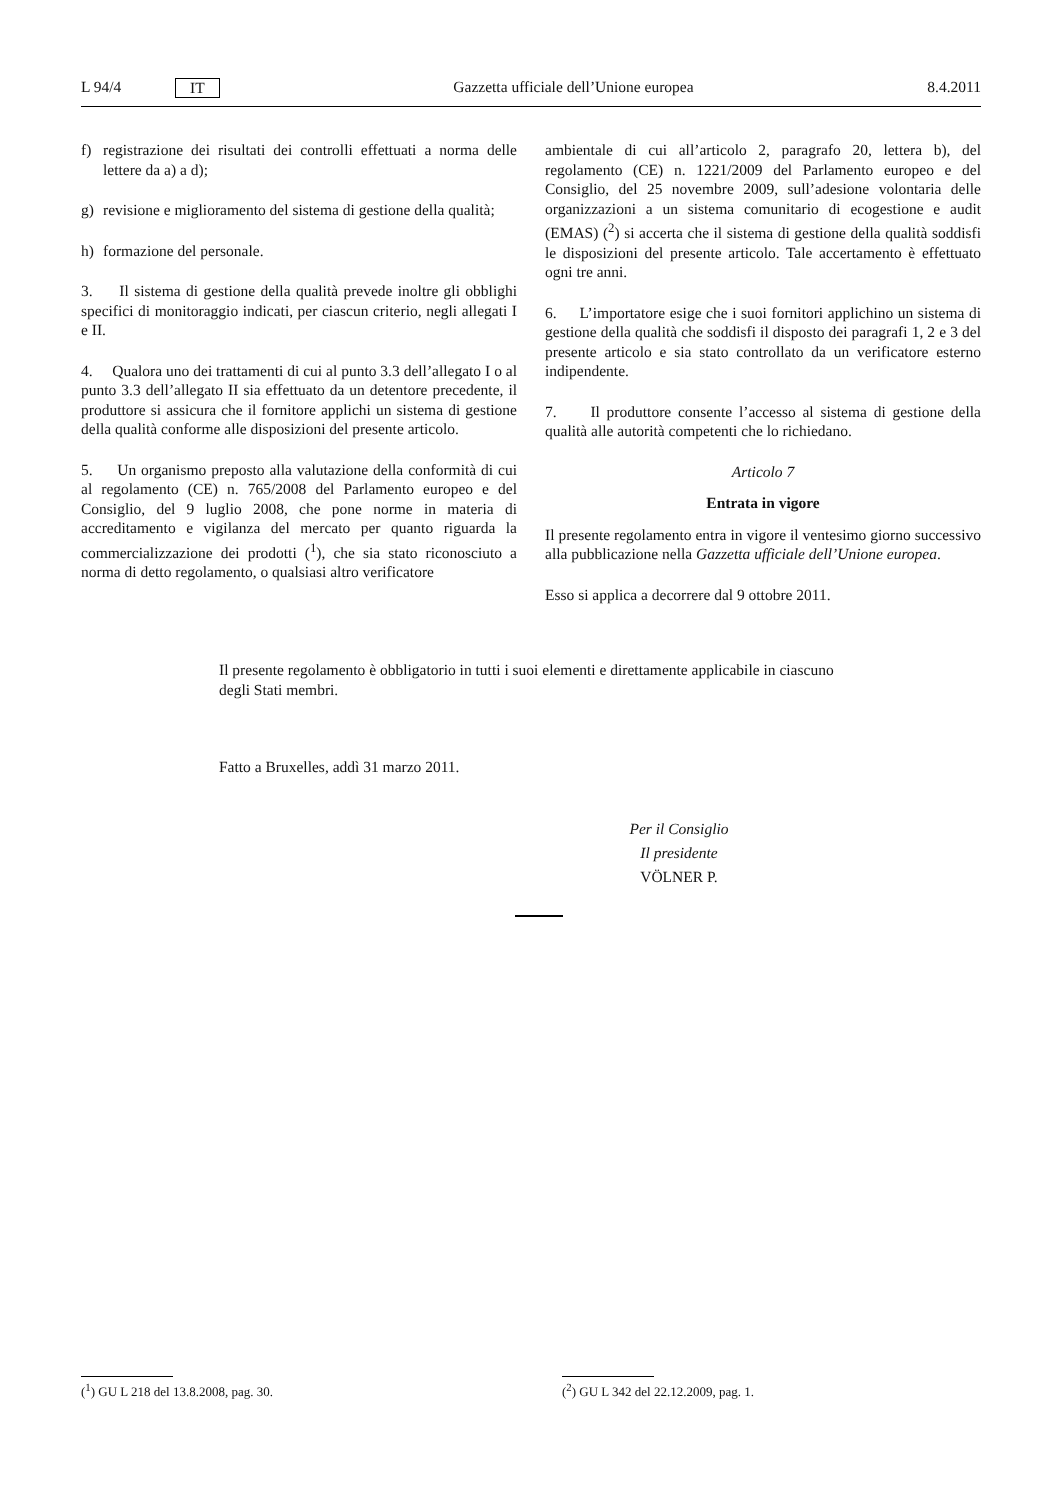L 94/4 IT Gazzetta ufficiale dell’Unione europea 8.4.2011
f) registrazione dei risultati dei controlli effettuati a norma delle lettere da a) a d);
g) revisione e miglioramento del sistema di gestione della qualità;
h) formazione del personale.
3. Il sistema di gestione della qualità prevede inoltre gli obblighi specifici di monitoraggio indicati, per ciascun criterio, negli allegati I e II.
4. Qualora uno dei trattamenti di cui al punto 3.3 dell’allegato I o al punto 3.3 dell’allegato II sia effettuato da un detentore precedente, il produttore si assicura che il fornitore applichi un sistema di gestione della qualità conforme alle disposizioni del presente articolo.
5. Un organismo preposto alla valutazione della conformità di cui al regolamento (CE) n. 765/2008 del Parlamento europeo e del Consiglio, del 9 luglio 2008, che pone norme in materia di accreditamento e vigilanza del mercato per quanto riguarda la commercializzazione dei prodotti (<sup>1</sup>), che sia stato riconosciuto a norma di detto regolamento, o qualsiasi altro verificatore
ambientale di cui all’articolo 2, paragrafo 20, lettera b), del regolamento (CE) n. 1221/2009 del Parlamento europeo e del Consiglio, del 25 novembre 2009, sull’adesione volontaria delle organizzazioni a un sistema comunitario di ecogestione e audit (EMAS) (<sup>2</sup>) si accerta che il sistema di gestione della qualità soddisfi le disposizioni del presente articolo. Tale accertamento è effettuato ogni tre anni.
6. L’importatore esige che i suoi fornitori applichino un sistema di gestione della qualità che soddisfi il disposto dei paragrafi 1, 2 e 3 del presente articolo e sia stato controllato da un verificatore esterno indipendente.
7. Il produttore consente l’accesso al sistema di gestione della qualità alle autorità competenti che lo richiedano.
Articolo 7
Entrata in vigore
Il presente regolamento entra in vigore il ventesimo giorno successivo alla pubblicazione nella Gazzetta ufficiale dell’Unione europea.
Esso si applica a decorrere dal 9 ottobre 2011.
Il presente regolamento è obbligatorio in tutti i suoi elementi e direttamente applicabile in ciascuno degli Stati membri.
Fatto a Bruxelles, addì 31 marzo 2011.
Per il Consiglio
Il presidente
VÖLNER P.
(<sup>1</sup>) GU L 218 del 13.8.2008, pag. 30. (<sup>2</sup>) GU L 342 del 22.12.2009, pag. 1.